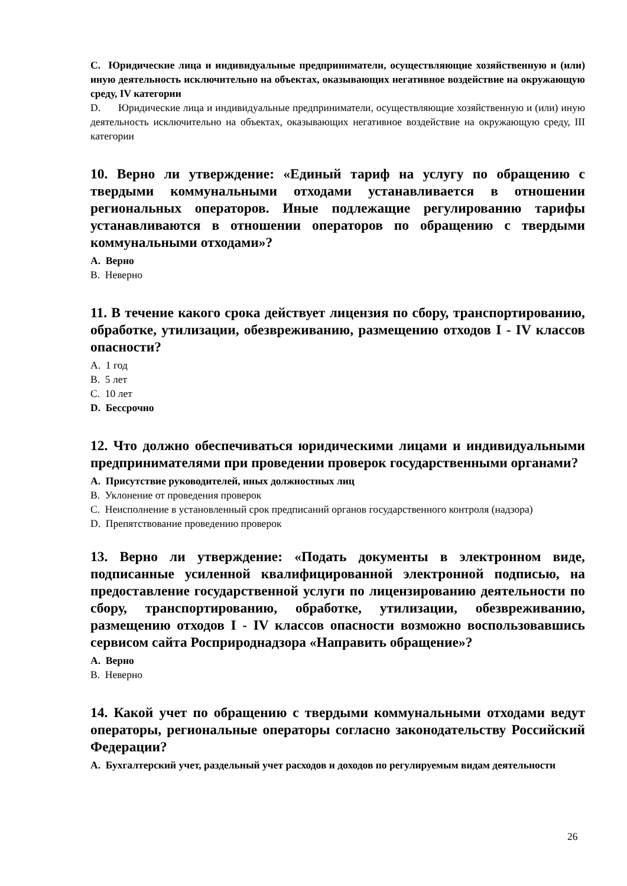C. Юридические лица и индивидуальные предприниматели, осуществляющие хозяйственную и (или) иную деятельность исключительно на объектах, оказывающих негативное воздействие на окружающую среду, IV категории
D. Юридические лица и индивидуальные предприниматели, осуществляющие хозяйственную и (или) иную деятельность исключительно на объектах, оказывающих негативное воздействие на окружающую среду, III категории
10. Верно ли утверждение: «Единый тариф на услугу по обращению с твердыми коммунальными отходами устанавливается в отношении региональных операторов. Иные подлежащие регулированию тарифы устанавливаются в отношении операторов по обращению с твердыми коммунальными отходами»?
A. Верно
B. Неверно
11. В течение какого срока действует лицензия по сбору, транспортированию, обработке, утилизации, обезвреживанию, размещению отходов I - IV классов опасности?
A. 1 год
B. 5 лет
C. 10 лет
D. Бессрочно
12. Что должно обеспечиваться юридическими лицами и индивидуальными предпринимателями при проведении проверок государственными органами?
A. Присутствие руководителей, иных должностных лиц
B. Уклонение от проведения проверок
C. Неисполнение в установленный срок предписаний органов государственного контроля (надзора)
D. Препятствование проведению проверок
13. Верно ли утверждение: «Подать документы в электронном виде, подписанные усиленной квалифицированной электронной подписью, на предоставление государственной услуги по лицензированию деятельности по сбору, транспортированию, обработке, утилизации, обезвреживанию, размещению отходов I - IV классов опасности возможно воспользовавшись сервисом сайта Росприроднадзора «Направить обращение»?
A. Верно
B. Неверно
14. Какой учет по обращению с твердыми коммунальными отходами ведут операторы, региональные операторы согласно законодательству Российский Федерации?
A. Бухгалтерский учет, раздельный учет расходов и доходов по регулируемым видам деятельности
26